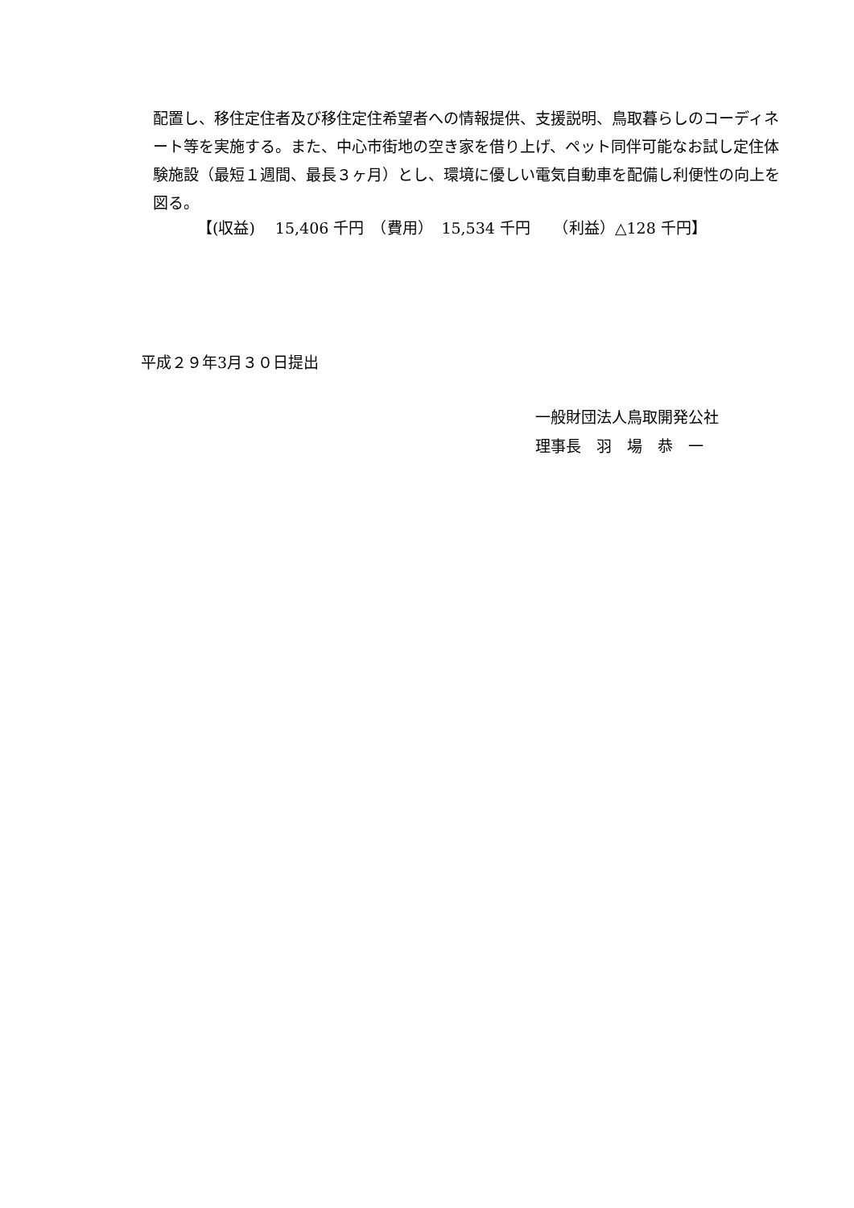配置し、移住定住者及び移住定住希望者への情報提供、支援説明、鳥取暮らしのコーディネート等を実施する。また、中心市街地の空き家を借り上げ、ペット同伴可能なお試し定住体験施設（最短１週間、最長３ヶ月）とし、環境に優しい電気自動車を配備し利便性の向上を図る。
【(収益)　 15,406 千円　（費用）　15,534 千円　　（利益）△128 千円】
平成２９年3月３０日提出
一般財団法人鳥取開発公社
理事長　羽　場　恭　一